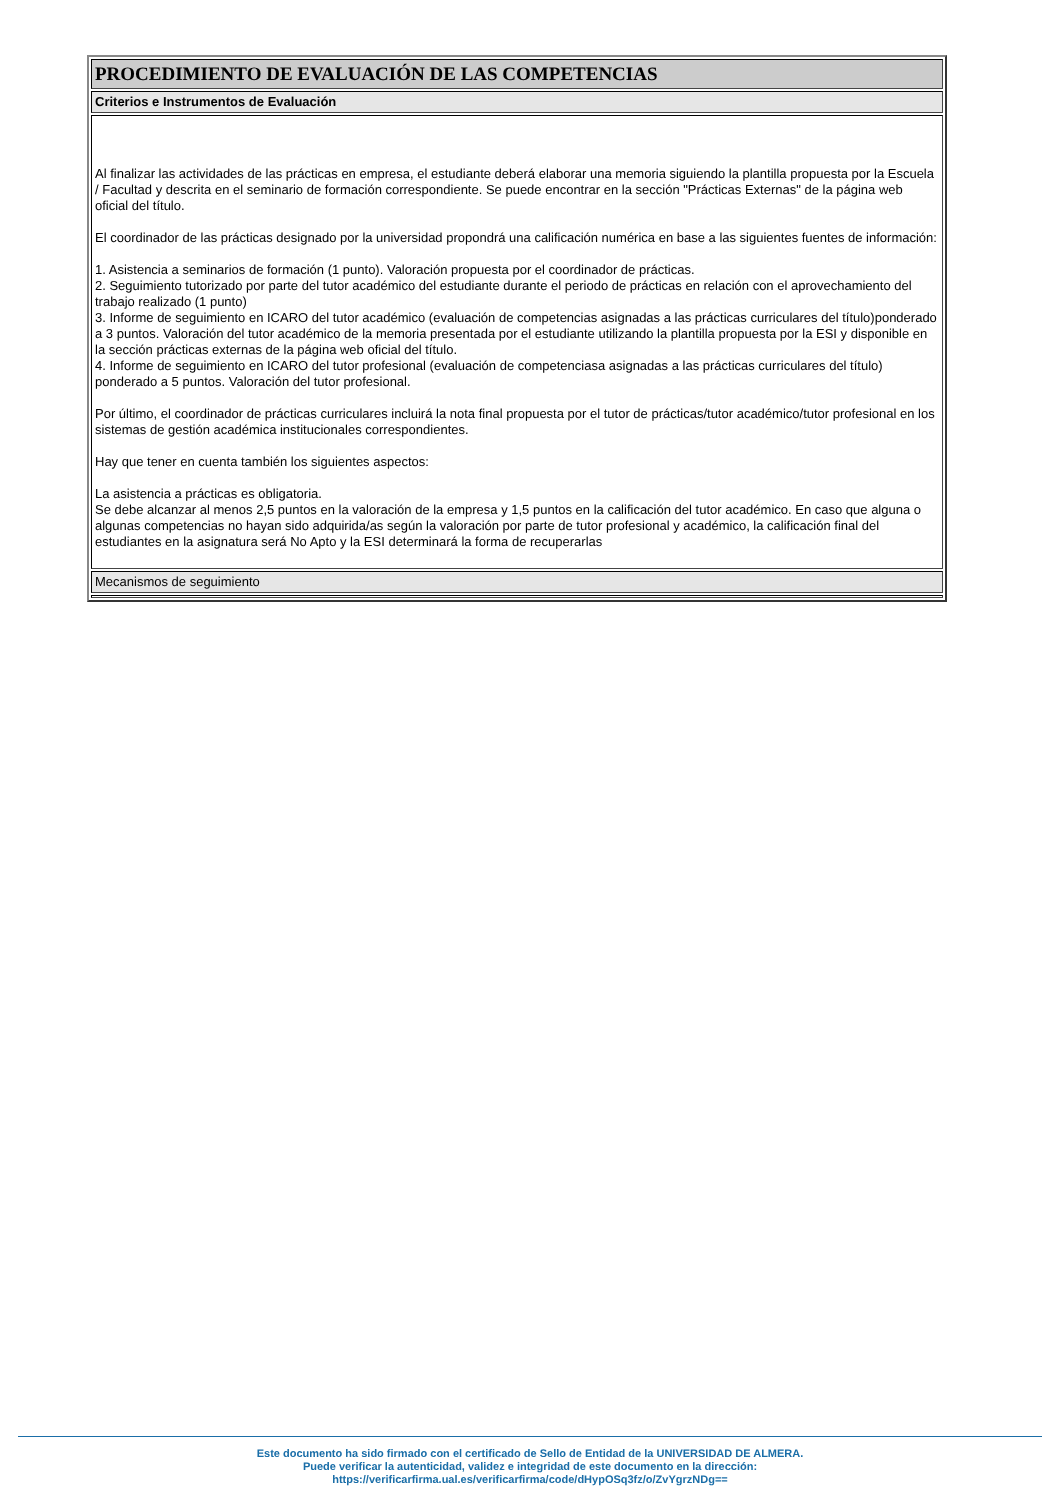| PROCEDIMIENTO DE EVALUACIÓN DE LAS COMPETENCIAS |
| Criterios e Instrumentos de Evaluación |
| Al finalizar las actividades de las prácticas en empresa, el estudiante deberá elaborar una memoria siguiendo la plantilla propuesta por la Escuela / Facultad y descrita en el seminario de formación correspondiente. Se puede encontrar en la sección "Prácticas Externas" de la página web oficial del título. El coordinador de las prácticas designado por la universidad propondrá una calificación numérica en base a las siguientes fuentes de información: 1. Asistencia a seminarios de formación (1 punto). Valoración propuesta por el coordinador de prácticas. 2. Seguimiento tutorizado por parte del tutor académico del estudiante durante el periodo de prácticas en relación con el aprovechamiento del trabajo realizado (1 punto) 3. Informe de seguimiento en ICARO del tutor académico (evaluación de competencias asignadas a las prácticas curriculares del título)ponderado a 3 puntos. Valoración del tutor académico de la memoria presentada por el estudiante utilizando la plantilla propuesta por la ESI y disponible en la sección prácticas externas de la página web oficial del título. 4. Informe de seguimiento en ICARO del tutor profesional (evaluación de competenciasa asignadas a las prácticas curriculares del título) ponderado a 5 puntos. Valoración del tutor profesional. Por último, el coordinador de prácticas curriculares incluirá la nota final propuesta por el tutor de prácticas/tutor académico/tutor profesional en los sistemas de gestión académica institucionales correspondientes. Hay que tener en cuenta también los siguientes aspectos: La asistencia a prácticas es obligatoria. Se debe alcanzar al menos 2,5 puntos en la valoración de la empresa y 1,5 puntos en la calificación del tutor académico. En caso que alguna o algunas competencias no hayan sido adquirida/as según la valoración por parte de tutor profesional y académico, la calificación final del estudiantes en la asignatura será No Apto y la ESI determinará la forma de recuperarlas |
| Mecanismos de seguimiento |
Este documento ha sido firmado con el certificado de Sello de Entidad de la UNIVERSIDAD DE ALMERA.
Puede verificar la autenticidad, validez e integridad de este documento en la dirección:
https://verificarfirma.ual.es/verificarfirma/code/dHypOSq3fz/o/ZvYgrzNDg==